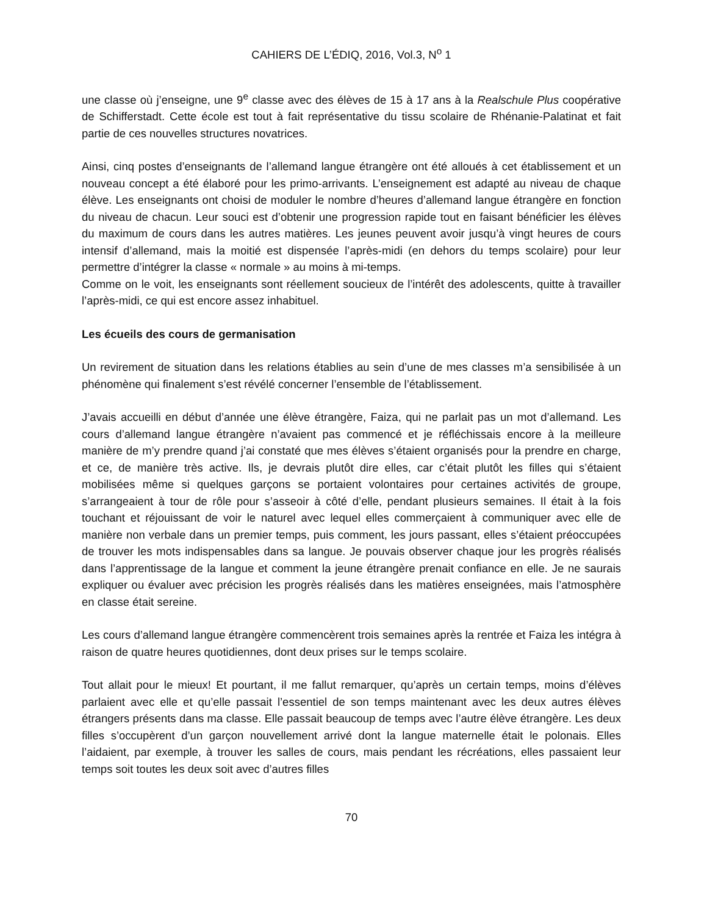CAHIERS DE L’ÉDIQ, 2016, Vol.3, N<sup>o</sup> 1
une classe où j’enseigne, une 9<sup>e</sup> classe avec des élèves de 15 à 17 ans à la Realschule Plus coopérative de Schifferstadt. Cette école est tout à fait représentative du tissu scolaire de Rhénanie-Palatinat et fait partie de ces nouvelles structures novatrices.
Ainsi, cinq postes d’enseignants de l’allemand langue étrangère ont été alloués à cet établissement et un nouveau concept a été élaboré pour les primo-arrivants. L’enseignement est adapté au niveau de chaque élève. Les enseignants ont choisi de moduler le nombre d’heures d’allemand langue étrangère en fonction du niveau de chacun. Leur souci est d’obtenir une progression rapide tout en faisant bénéficier les élèves du maximum de cours dans les autres matières. Les jeunes peuvent avoir jusqu’à vingt heures de cours intensif d’allemand, mais la moitié est dispensée l’après-midi (en dehors du temps scolaire) pour leur permettre d’intégrer la classe « normale » au moins à mi-temps.
Comme on le voit, les enseignants sont réellement soucieux de l’intérêt des adolescents, quitte à travailler l’après-midi, ce qui est encore assez inhabituel.
Les écueils des cours de germanisation
Un revirement de situation dans les relations établies au sein d’une de mes classes m’a sensibilisée à un phénomène qui finalement s’est révélé concerner l’ensemble de l’établissement.
J’avais accueilli en début d’année une élève étrangère, Faiza, qui ne parlait pas un mot d’allemand. Les cours d’allemand langue étrangère n’avaient pas commencé et je réfléchissais encore à la meilleure manière de m’y prendre quand j’ai constaté que mes élèves s’étaient organisés pour la prendre en charge, et ce, de manière très active. Ils, je devrais plutôt dire elles, car c’était plutôt les filles qui s’étaient mobilisées même si quelques garçons se portaient volontaires pour certaines activités de groupe, s’arrangeaient à tour de rôle pour s’asseoir à côté d’elle, pendant plusieurs semaines. Il était à la fois touchant et réjouissant de voir le naturel avec lequel elles commerçaient à communiquer avec elle de manière non verbale dans un premier temps, puis comment, les jours passant, elles s’étaient préoccupées de trouver les mots indispensables dans sa langue. Je pouvais observer chaque jour les progrès réalisés dans l’apprentissage de la langue et comment la jeune étrangère prenait confiance en elle. Je ne saurais expliquer ou évaluer avec précision les progrès réalisés dans les matières enseignées, mais l’atmosphère en classe était sereine.
Les cours d’allemand langue étrangère commencèrent trois semaines après la rentrée et Faiza les intégra à raison de quatre heures quotidiennes, dont deux prises sur le temps scolaire.
Tout allait pour le mieux! Et pourtant, il me fallut remarquer, qu’après un certain temps, moins d’élèves parlaient avec elle et qu’elle passait l’essentiel de son temps maintenant avec les deux autres élèves étrangers présents dans ma classe. Elle passait beaucoup de temps avec l’autre élève étrangère. Les deux filles s’occupèrent d’un garçon nouvellement arrivé dont la langue maternelle était le polonais. Elles l’aidaient, par exemple, à trouver les salles de cours, mais pendant les récréations, elles passaient leur temps soit toutes les deux soit avec d’autres filles
70